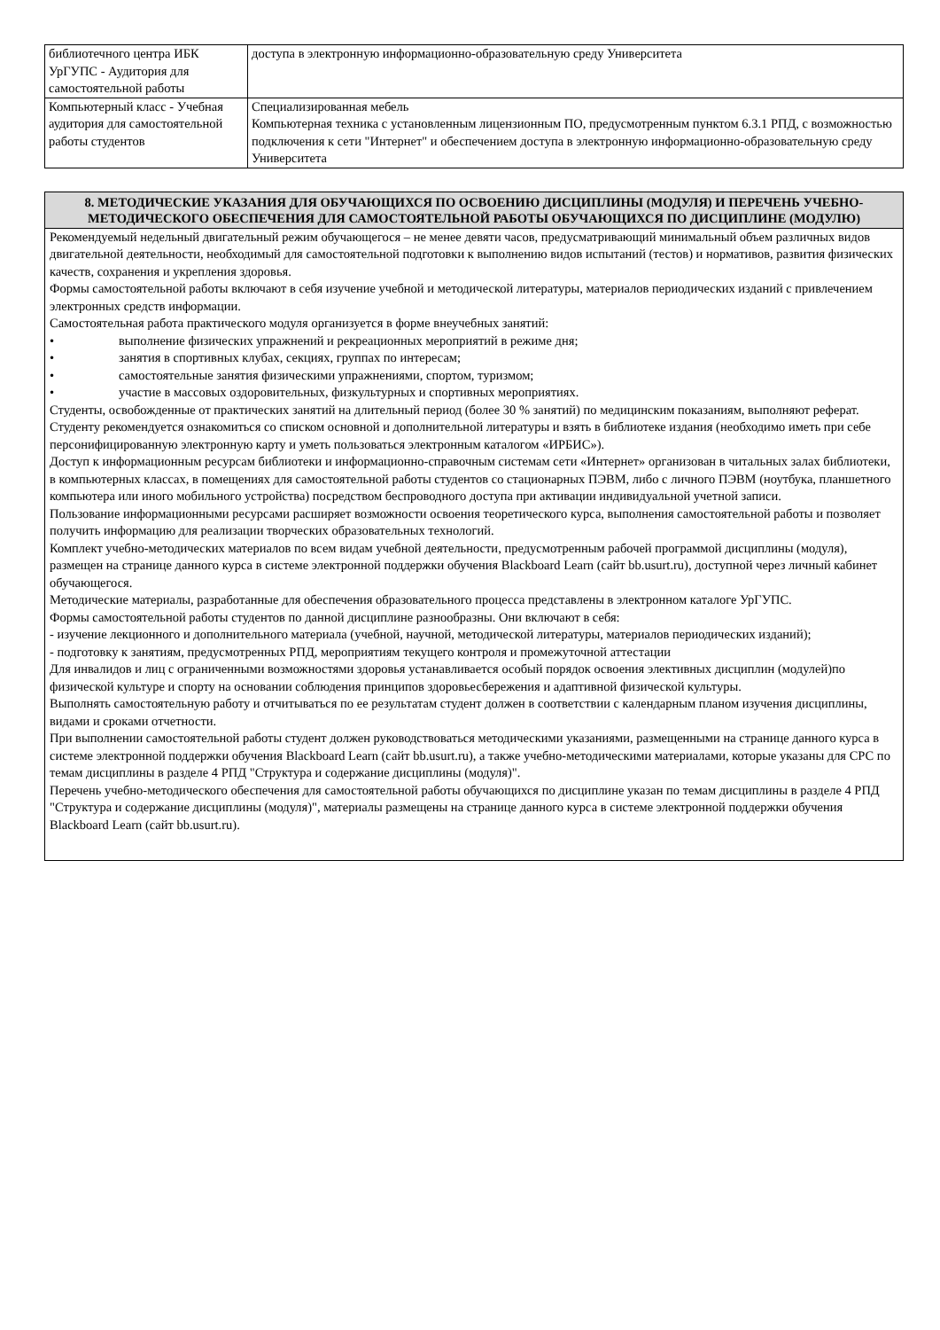| библиотечного центра ИБК УрГУПС - Аудитория для самостоятельной работы | доступа в электронную информационно-образовательную среду Университета |
| Компьютерный класс - Учебная аудитория для самостоятельной работы студентов | Специализированная мебель Компьютерная техника с установленным лицензионным ПО, предусмотренным пунктом 6.3.1 РПД, с возможностью подключения к сети "Интернет" и обеспечением доступа в электронную информационно-образовательную среду Университета |
8. МЕТОДИЧЕСКИЕ УКАЗАНИЯ ДЛЯ ОБУЧАЮЩИХСЯ ПО ОСВОЕНИЮ ДИСЦИПЛИНЫ (МОДУЛЯ) И ПЕРЕЧЕНЬ УЧЕБНО-МЕТОДИЧЕСКОГО ОБЕСПЕЧЕНИЯ ДЛЯ САМОСТОЯТЕЛЬНОЙ РАБОТЫ ОБУЧАЮЩИХСЯ ПО ДИСЦИПЛИНЕ (МОДУЛЮ)
Рекомендуемый недельный двигательный режим обучающегося – не менее девяти часов, предусматривающий минимальный объем различных видов двигательной деятельности, необходимый для самостоятельной подготовки к выполнению видов испытаний (тестов) и нормативов, развития физических качеств, сохранения и укрепления здоровья.
Формы самостоятельной работы включают в себя изучение учебной и методической литературы, материалов периодических изданий с привлечением электронных средств информации.
Самостоятельная работа практического модуля организуется в форме внеучебных занятий:
• выполнение физических упражнений и рекреационных мероприятий в режиме дня;
• занятия в спортивных клубах, секциях, группах по интересам;
• самостоятельные занятия физическими упражнениями, спортом, туризмом;
• участие в массовых оздоровительных, физкультурных и спортивных мероприятиях.
Студенты, освобожденные от практических занятий на длительный период (более 30 % занятий) по медицинским показаниям, выполняют реферат.
Студенту рекомендуется ознакомиться со списком основной и дополнительной литературы и взять в библиотеке издания (необходимо иметь при себе персонифицированную электронную карту и уметь пользоваться электронным каталогом «ИРБИС»).
Доступ к информационным ресурсам библиотеки и информационно-справочным системам сети «Интернет» организован в читальных залах библиотеки, в компьютерных классах, в помещениях для самостоятельной работы студентов со стационарных ПЭВМ, либо с личного ПЭВМ (ноутбука, планшетного компьютера или иного мобильного устройства) посредством беспроводного доступа при активации индивидуальной учетной записи.
Пользование информационными ресурсами расширяет возможности освоения теоретического курса, выполнения самостоятельной работы и позволяет получить информацию для реализации творческих образовательных технологий.
Комплект учебно-методических материалов по всем видам учебной деятельности, предусмотренным рабочей программой дисциплины (модуля), размещен на странице данного курса в системе электронной поддержки обучения Blackboard Learn (сайт bb.usurt.ru), доступной через личный кабинет обучающегося.
Методические материалы, разработанные для обеспечения образовательного процесса представлены в электронном каталоге УрГУПС.
Формы самостоятельной работы студентов по данной дисциплине разнообразны. Они включают в себя:
- изучение лекционного и дополнительного материала (учебной, научной, методической литературы, материалов периодических изданий);
- подготовку к занятиям, предусмотренных РПД, мероприятиям текущего контроля и промежуточной аттестации
Для инвалидов и лиц с ограниченными возможностями здоровья устанавливается особый порядок освоения элективных дисциплин (модулей)по физической культуре и спорту на основании соблюдения принципов здоровьесбережения и адаптивной физической культуры.
Выполнять самостоятельную работу и отчитываться по ее результатам студент должен в соответствии с календарным планом изучения дисциплины, видами и сроками отчетности.
При выполнении самостоятельной работы студент должен руководствоваться методическими указаниями, размещенными на странице данного курса в системе электронной поддержки обучения Blackboard Learn (сайт bb.usurt.ru), а также учебно-методическими материалами, которые указаны для СРС по темам дисциплины в разделе 4 РПД "Структура и содержание дисциплины (модуля)".
Перечень учебно-методического обеспечения для самостоятельной работы обучающихся по дисциплине указан по темам дисциплины в разделе 4 РПД "Структура и содержание дисциплины (модуля)", материалы размещены на странице данного курса в системе электронной поддержки обучения Blackboard Learn (сайт bb.usurt.ru).